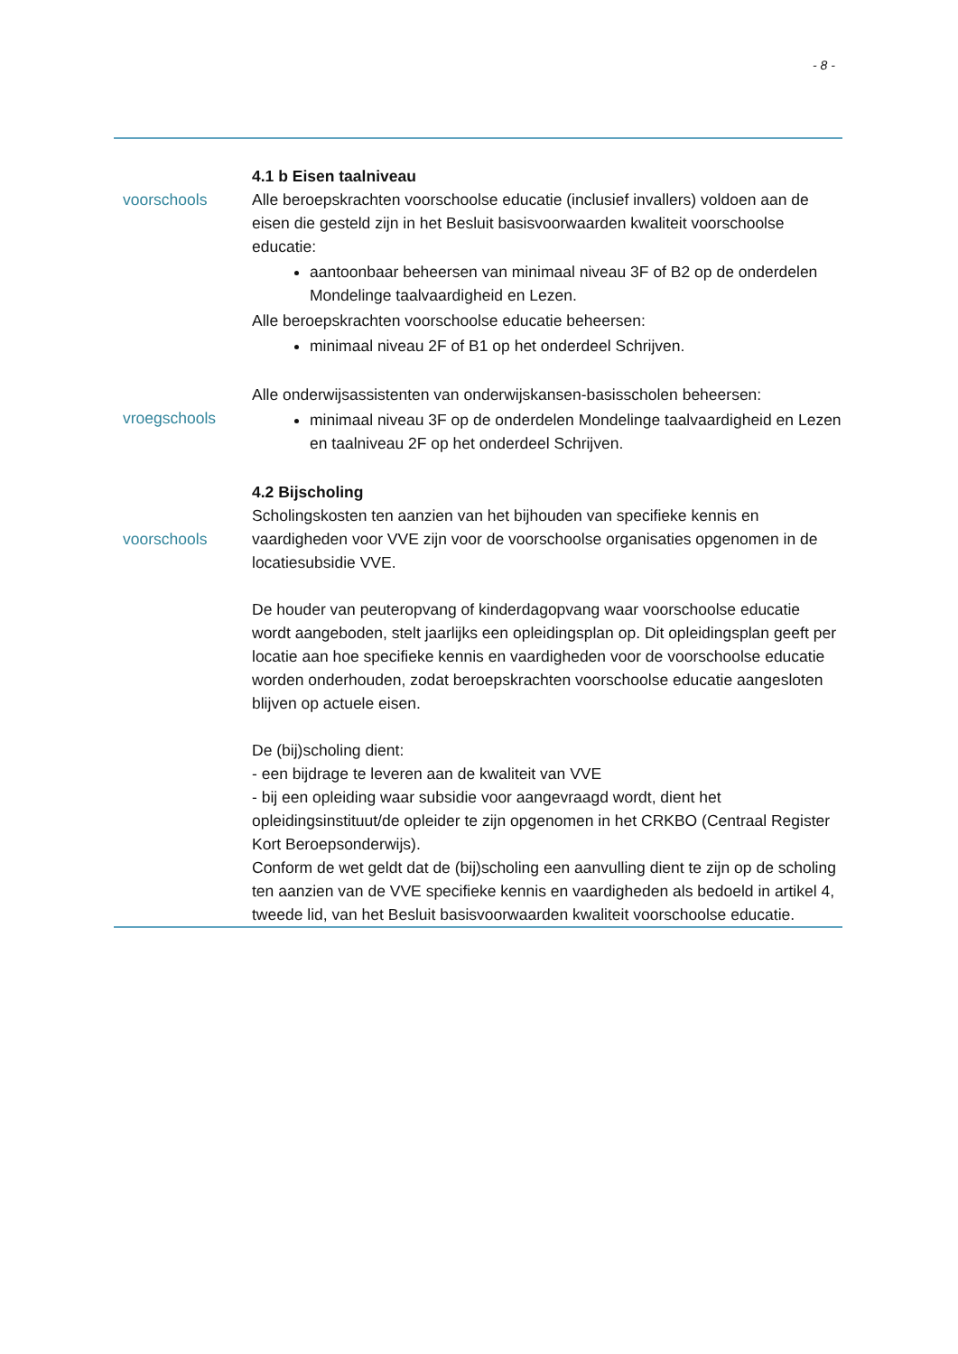- 8 -
4.1 b Eisen taalniveau
voorschools Alle beroepskrachten voorschoolse educatie (inclusief invallers) voldoen aan de eisen die gesteld zijn in het Besluit basisvoorwaarden kwaliteit voorschoolse educatie:
aantoonbaar beheersen van minimaal niveau 3F of B2 op de onderdelen Mondelinge taalvaardigheid en Lezen.
Alle beroepskrachten voorschoolse educatie beheersen:
minimaal niveau 2F of B1 op het onderdeel Schrijven.
vroegschools Alle onderwijsassistenten van onderwijskansen-basisscholen beheersen:
minimaal niveau 3F op de onderdelen Mondelinge taalvaardigheid en Lezen en taalniveau 2F op het onderdeel Schrijven.
voorschools 4.2 Bijscholing
Scholingskosten ten aanzien van het bijhouden van specifieke kennis en vaardigheden voor VVE zijn voor de voorschoolse organisaties opgenomen in de locatiesubsidie VVE.
De houder van peuteropvang of kinderdagopvang waar voorschoolse educatie wordt aangeboden, stelt jaarlijks een opleidingsplan op. Dit opleidingsplan geeft per locatie aan hoe specifieke kennis en vaardigheden voor de voorschoolse educatie worden onderhouden, zodat beroepskrachten voorschoolse educatie aangesloten blijven op actuele eisen.
De (bij)scholing dient:
- een bijdrage te leveren aan de kwaliteit van VVE
- bij een opleiding waar subsidie voor aangevraagd wordt, dient het opleidingsinstituut/de opleider te zijn opgenomen in het CRKBO (Centraal Register Kort Beroepsonderwijs).
Conform de wet geldt dat de (bij)scholing een aanvulling dient te zijn op de scholing ten aanzien van de VVE specifieke kennis en vaardigheden als bedoeld in artikel 4, tweede lid, van het Besluit basisvoorwaarden kwaliteit voorschoolse educatie.